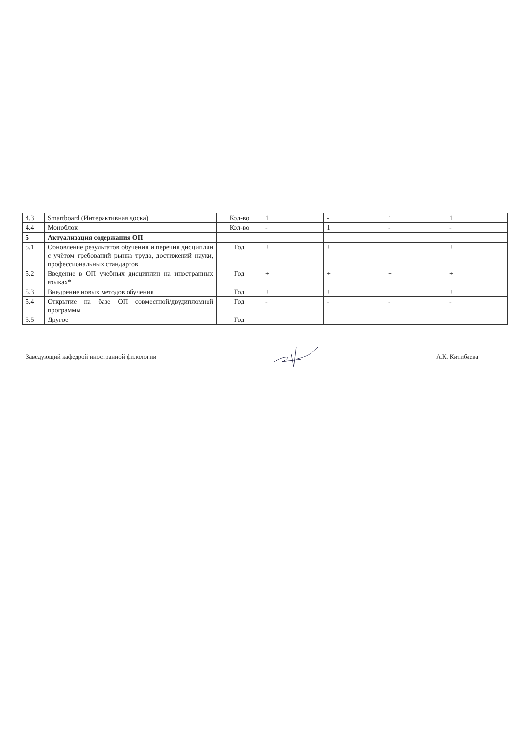| 4.3 | Smartboard (Интерактивная доска) | Кол-во | 1 | - | 1 | 1 |
| 4.4 | Моноблок | Кол-во | - | 1 | - | - |
| 5 | Актуализация содержания ОП | | | | | |
| 5.1 | Обновление результатов обучения и перечня дисциплин с учётом требований рынка труда, достижений науки, профессиональных стандартов | Год | + | + | + | + |
| 5.2 | Введение в ОП учебных дисциплин на иностранных языках* | Год | + | + | + | + |
| 5.3 | Внедрение новых методов обучения | Год | + | + | + | + |
| 5.4 | Открытие на базе ОП совместной/двудипломной программы | Год | - | - | - | - |
| 5.5 | Другое | Год | | | | |
Заведующий кафедрой иностранной филологии А.К. Китибаева